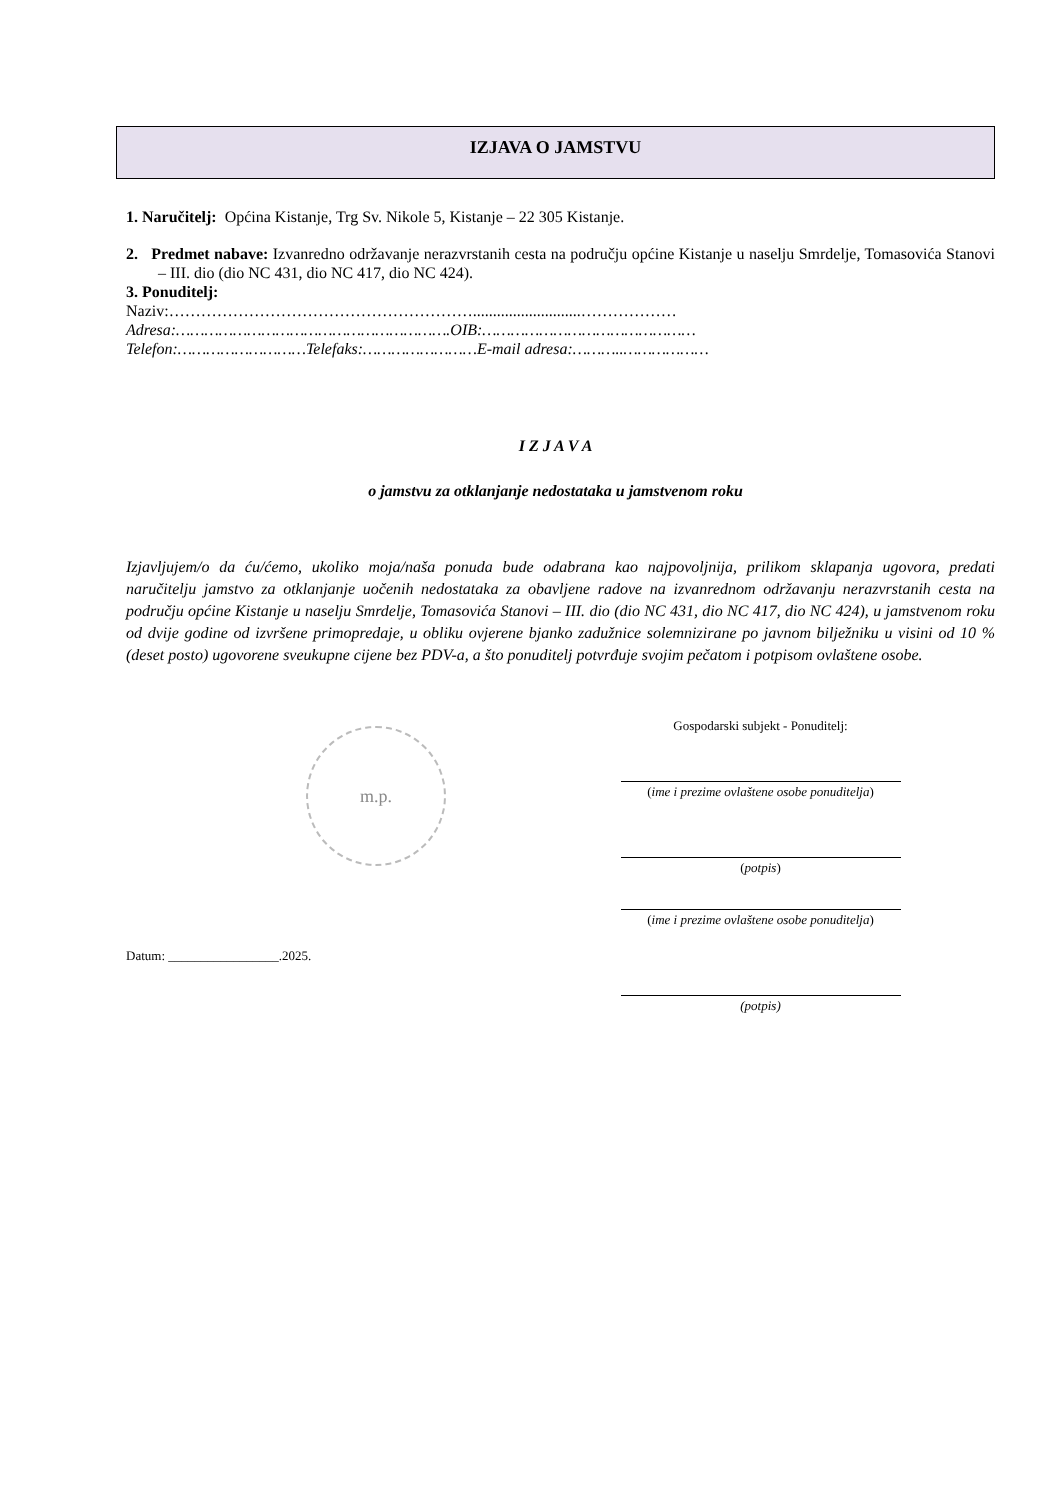IZJAVA O JAMSTVU
1. Naručitelj: Općina Kistanje, Trg Sv. Nikole 5, Kistanje – 22 305 Kistanje.
2. Predmet nabave: Izvanredno održavanje nerazvrstanih cesta na području općine Kistanje u naselju Smrdelje, Tomasovića Stanovi – III. dio (dio NC 431, dio NC 417, dio NC 424).
3. Ponuditelj:
Naziv:…………………………………………………...........................………………
Adresa:………………………………………………….OIB:………………………………………
Telefon:………………………Telefaks:……………………E-mail adresa:………..………………
I Z J A V A
o jamstvu za otklanjanje nedostataka u jamstvenom roku
Izjavljujem/o da ću/ćemo, ukoliko moja/naša ponuda bude odabrana kao najpovoljnija, prilikom sklapanja ugovora, predati naručitelju jamstvo za otklanjanje uočenih nedostataka za obavljene radove na izvanrednom održavanju nerazvrstanih cesta na području općine Kistanje u naselju Smrdelje, Tomasovića Stanovi – III. dio (dio NC 431, dio NC 417, dio NC 424), u jamstvenom roku od dvije godine od izvršene primopredaje, u obliku ovjerene bjanko zadužnice solemnizirane po javnom bilježniku u visini od 10 % (deset posto) ugovorene sveukupne cijene bez PDV-a, a što ponuditelj potvrđuje svojim pečatom i potpisom ovlaštene osobe.
m.p.
Datum: _________________.2025.
Gospodarski subjekt - Ponuditelj:
(ime i prezime ovlaštene osobe ponuditelja)
(potpis)
(ime i prezime ovlaštene osobe ponuditelja)
(potpis)